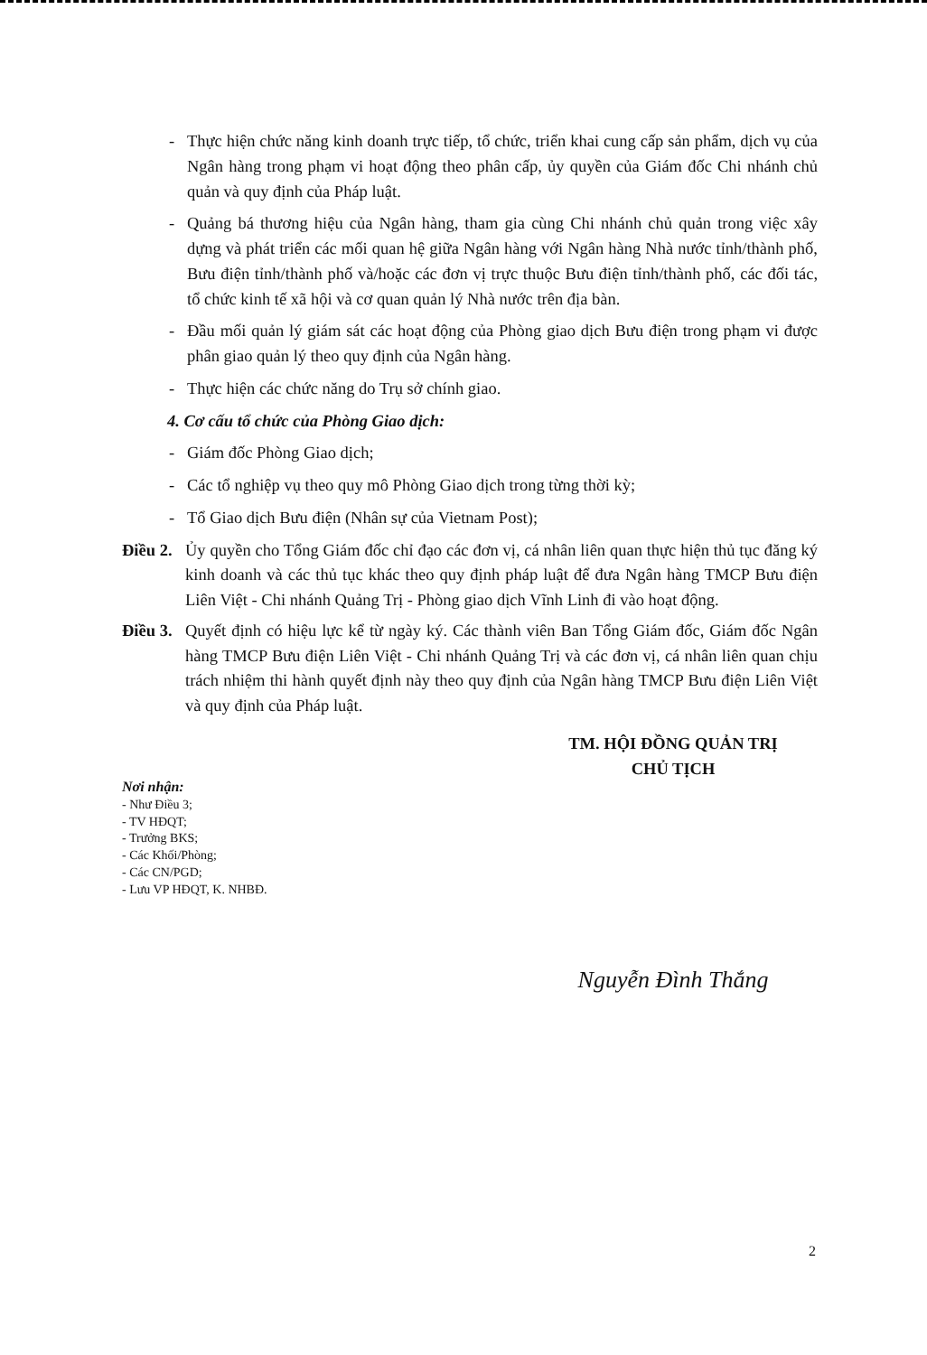- Thực hiện chức năng kinh doanh trực tiếp, tổ chức, triển khai cung cấp sản phẩm, dịch vụ của Ngân hàng trong phạm vi hoạt động theo phân cấp, ủy quyền của Giám đốc Chi nhánh chủ quản và quy định của Pháp luật.
- Quảng bá thương hiệu của Ngân hàng, tham gia cùng Chi nhánh chủ quản trong việc xây dựng và phát triển các mối quan hệ giữa Ngân hàng với Ngân hàng Nhà nước tỉnh/thành phố, Bưu điện tỉnh/thành phố và/hoặc các đơn vị trực thuộc Bưu điện tỉnh/thành phố, các đối tác, tổ chức kinh tế xã hội và cơ quan quản lý Nhà nước trên địa bàn.
- Đầu mối quản lý giám sát các hoạt động của Phòng giao dịch Bưu điện trong phạm vi được phân giao quản lý theo quy định của Ngân hàng.
- Thực hiện các chức năng do Trụ sở chính giao.
4. Cơ cấu tổ chức của Phòng Giao dịch:
- Giám đốc Phòng Giao dịch;
- Các tổ nghiệp vụ theo quy mô Phòng Giao dịch trong từng thời kỳ;
- Tổ Giao dịch Bưu điện (Nhân sự của Vietnam Post);
Điều 2. Ủy quyền cho Tổng Giám đốc chỉ đạo các đơn vị, cá nhân liên quan thực hiện thủ tục đăng ký kinh doanh và các thủ tục khác theo quy định pháp luật để đưa Ngân hàng TMCP Bưu điện Liên Việt - Chi nhánh Quảng Trị - Phòng giao dịch Vĩnh Linh đi vào hoạt động.
Điều 3. Quyết định có hiệu lực kể từ ngày ký. Các thành viên Ban Tổng Giám đốc, Giám đốc Ngân hàng TMCP Bưu điện Liên Việt - Chi nhánh Quảng Trị và các đơn vị, cá nhân liên quan chịu trách nhiệm thi hành quyết định này theo quy định của Ngân hàng TMCP Bưu điện Liên Việt và quy định của Pháp luật.
Nơi nhận:
- Như Điều 3;
- TV HĐQT;
- Trưởng BKS;
- Các Khối/Phòng;
- Các CN/PGD;
- Lưu VP HĐQT, K. NHBĐ.
TM. HỘI ĐỒNG QUẢN TRỊ
CHỦ TỊCH
Nguyễn Đình Thắng
2